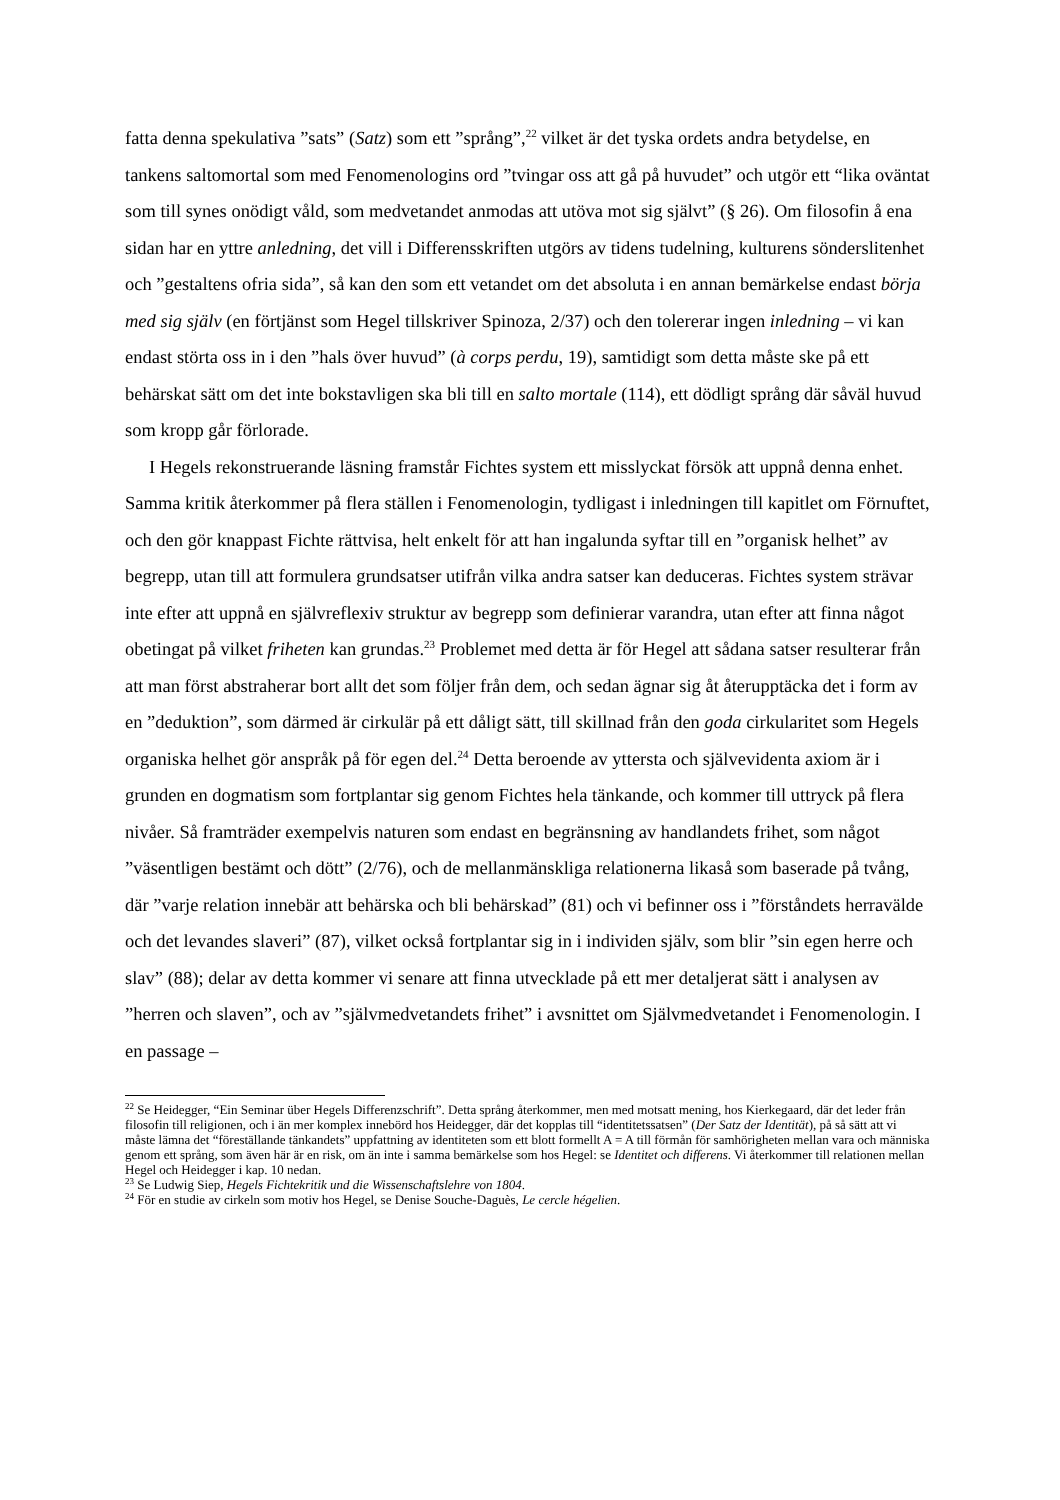fatta denna spekulativa ”sats” (Satz) som ett ”språng”,<sup>22</sup> vilket är det tyska ordets andra betydelse, en tankens saltomortal som med Fenomenologins ord ”tvingar oss att gå på huvudet” och utgör ett “lika oväntat som till synes onödigt våld, som medvetandet anmodas att utöva mot sig självt” (§ 26). Om filosofin å ena sidan har en yttre anledning, det vill i Differensskriften utgörs av tidens tudelning, kulturens sönderslitenhet och ”gestaltens ofria sida”, så kan den som ett vetandet om det absoluta i en annan bemärkelse endast börja med sig själv (en förtjänst som Hegel tillskriver Spinoza, 2/37) och den tolererar ingen inledning – vi kan endast störta oss in i den ”hals över huvud” (à corps perdu, 19), samtidigt som detta måste ske på ett behärskat sätt om det inte bokstavligen ska bli till en salto mortale (114), ett dödligt språng där såväl huvud som kropp går förlorade.
I Hegels rekonstruerande läsning framstår Fichtes system ett misslyckat försök att uppnå denna enhet. Samma kritik återkommer på flera ställen i Fenomenologin, tydligast i inledningen till kapitlet om Förnuftet, och den gör knappast Fichte rättvisa, helt enkelt för att han ingalunda syftar till en ”organisk helhet” av begrepp, utan till att formulera grundsatser utifrån vilka andra satser kan deduceras. Fichtes system strävar inte efter att uppnå en självreflexiv struktur av begrepp som definierar varandra, utan efter att finna något obetingat på vilket friheten kan grundas.<sup>23</sup> Problemet med detta är för Hegel att sådana satser resulterar från att man först abstraherar bort allt det som följer från dem, och sedan ägnar sig åt återupptäcka det i form av en ”deduktion”, som därmed är cirkulär på ett dåligt sätt, till skillnad från den goda cirkularitet som Hegels organiska helhet gör anspråk på för egen del.<sup>24</sup> Detta beroende av yttersta och självevidenta axiom är i grunden en dogmatism som fortplantar sig genom Fichtes hela tänkande, och kommer till uttryck på flera nivåer. Så framträder exempelvis naturen som endast en begränsning av handlandets frihet, som något ”väsentligen bestämt och dött” (2/76), och de mellanmänskliga relationerna likaså som baserade på tvång, där ”varje relation innebär att behärska och bli behärskad” (81) och vi befinner oss i ”förståndets herravälde och det levandes slaveri” (87), vilket också fortplantar sig in i individen själv, som blir ”sin egen herre och slav” (88); delar av detta kommer vi senare att finna utvecklade på ett mer detaljerat sätt i analysen av ”herren och slaven”, och av ”självmedvetandets frihet” i avsnittet om Självmedvetandet i Fenomenologin. I en passage –
<sup>22</sup> Se Heidegger, “Ein Seminar über Hegels Differenzschrift”. Detta språng återkommer, men med motsatt mening, hos Kierkegaard, där det leder från filosofin till religionen, och i än mer komplex innebörd hos Heidegger, där det kopplas till “identitetssatsen” (Der Satz der Identität), på så sätt att vi måste lämna det “föreställande tänkandets” uppfattning av identiteten som ett blott formellt A = A till förmån för samhörigheten mellan vara och människa genom ett språng, som även här är en risk, om än inte i samma bemärkelse som hos Hegel: se Identitet och differens. Vi återkommer till relationen mellan Hegel och Heidegger i kap. 10 nedan.
<sup>23</sup> Se Ludwig Siep, Hegels Fichtekritik und die Wissenschaftslehre von 1804.
<sup>24</sup> För en studie av cirkeln som motiv hos Hegel, se Denise Souche-Daguès, Le cercle hégelien.